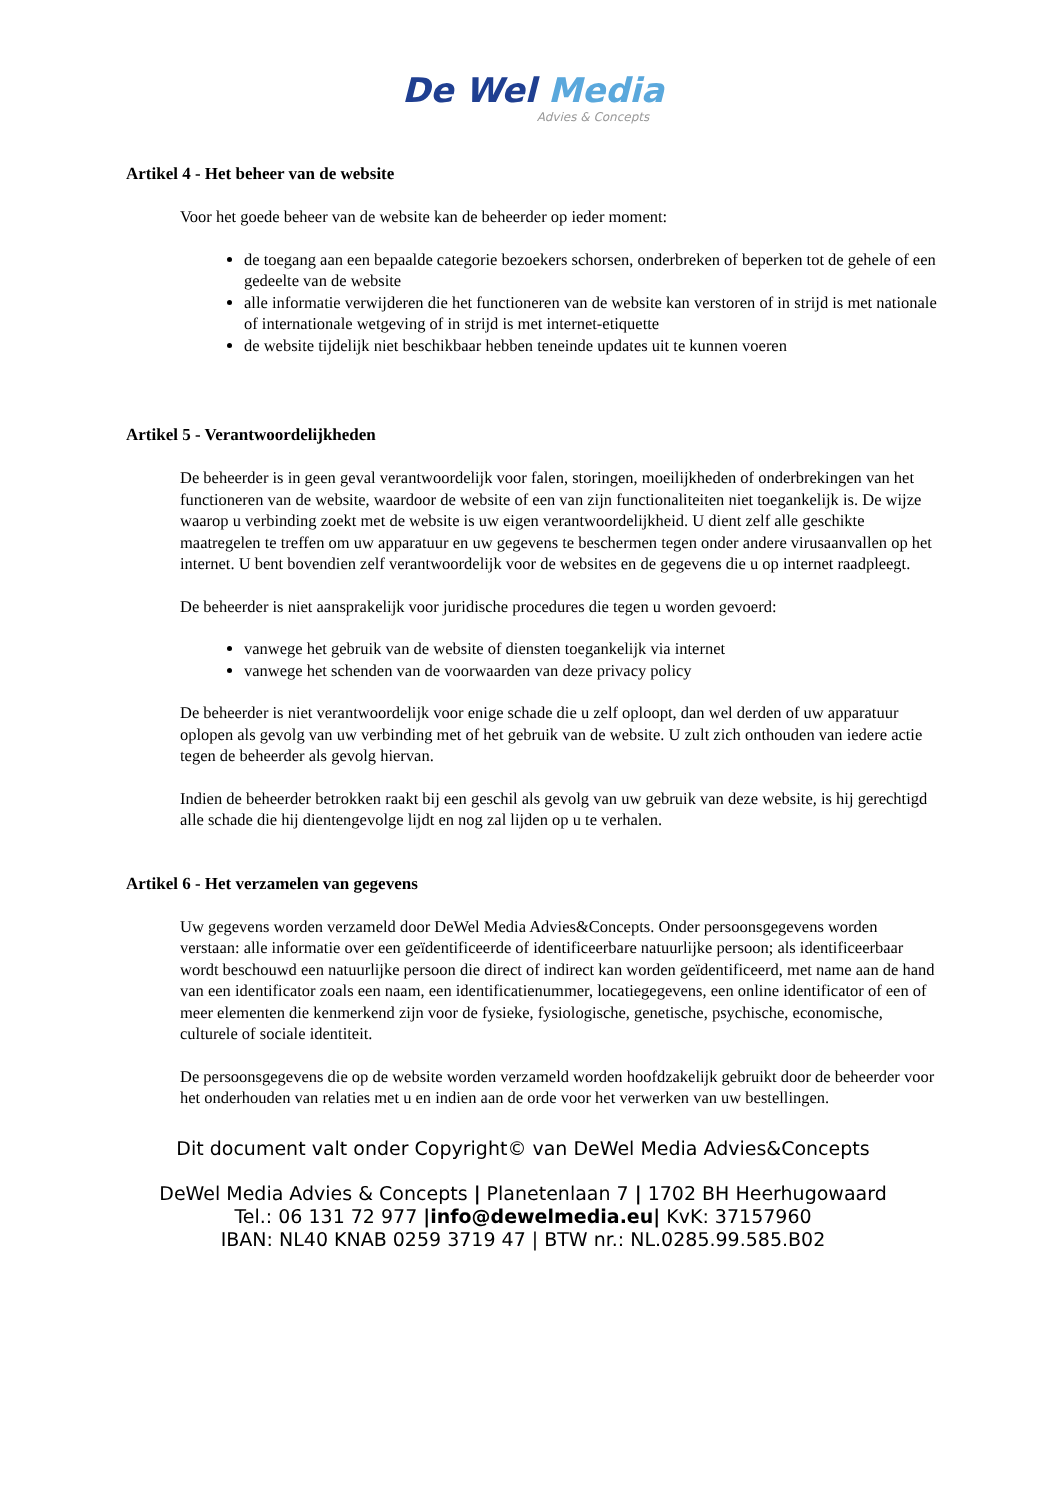De Wel Media
Advies & Concepts
Artikel 4 - Het beheer van de website
Voor het goede beheer van de website kan de beheerder op ieder moment:
de toegang aan een bepaalde categorie bezoekers schorsen, onderbreken of beperken tot de gehele of een gedeelte van de website
alle informatie verwijderen die het functioneren van de website kan verstoren of in strijd is met nationale of internationale wetgeving of in strijd is met internet-etiquette
de website tijdelijk niet beschikbaar hebben teneinde updates uit te kunnen voeren
Artikel 5 - Verantwoordelijkheden
De beheerder is in geen geval verantwoordelijk voor falen, storingen, moeilijkheden of onderbrekingen van het functioneren van de website, waardoor de website of een van zijn functionaliteiten niet toegankelijk is. De wijze waarop u verbinding zoekt met de website is uw eigen verantwoordelijkheid. U dient zelf alle geschikte maatregelen te treffen om uw apparatuur en uw gegevens te beschermen tegen onder andere virusaanvallen op het internet. U bent bovendien zelf verantwoordelijk voor de websites en de gegevens die u op internet raadpleegt.
De beheerder is niet aansprakelijk voor juridische procedures die tegen u worden gevoerd:
vanwege het gebruik van de website of diensten toegankelijk via internet
vanwege het schenden van de voorwaarden van deze privacy policy
De beheerder is niet verantwoordelijk voor enige schade die u zelf oploopt, dan wel derden of uw apparatuur oplopen als gevolg van uw verbinding met of het gebruik van de website. U zult zich onthouden van iedere actie tegen de beheerder als gevolg hiervan.
Indien de beheerder betrokken raakt bij een geschil als gevolg van uw gebruik van deze website, is hij gerechtigd alle schade die hij dientengevolge lijdt en nog zal lijden op u te verhalen.
Artikel 6 - Het verzamelen van gegevens
Uw gegevens worden verzameld door DeWel Media Advies&Concepts. Onder persoonsgegevens worden verstaan: alle informatie over een geïdentificeerde of identificeerbare natuurlijke persoon; als identificeerbaar wordt beschouwd een natuurlijke persoon die direct of indirect kan worden geïdentificeerd, met name aan de hand van een identificator zoals een naam, een identificatienummer, locatiegegevens, een online identificator of een of meer elementen die kenmerkend zijn voor de fysieke, fysiologische, genetische, psychische, economische, culturele of sociale identiteit.
De persoonsgegevens die op de website worden verzameld worden hoofdzakelijk gebruikt door de beheerder voor het onderhouden van relaties met u en indien aan de orde voor het verwerken van uw bestellingen.
Dit document valt onder Copyright© van DeWel Media Advies&Concepts
DeWel Media Advies & Concepts | Planetenlaan 7 | 1702 BH Heerhugowaard
Tel.: 06 131 72 977 |info@dewelmedia.eu| KvK: 37157960
IBAN: NL40 KNAB 0259 3719 47 | BTW nr.: NL.0285.99.585.B02